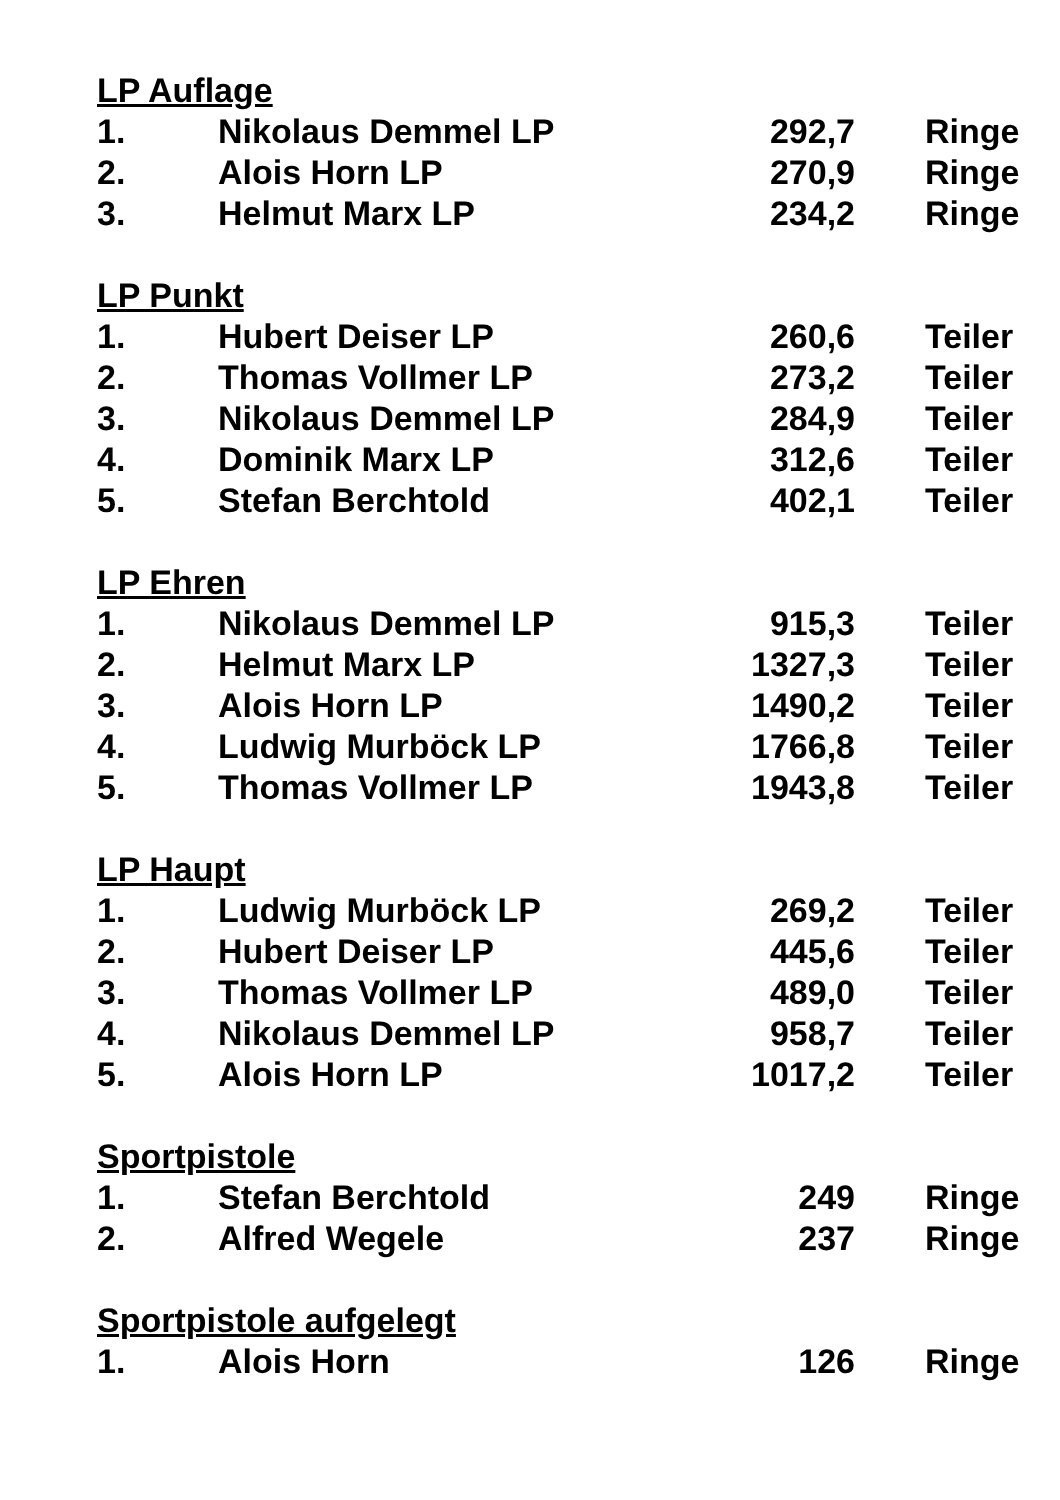LP Auflage
| 1. | Nikolaus Demmel LP | 292,7 | Ringe |
| 2. | Alois Horn LP | 270,9 | Ringe |
| 3. | Helmut Marx LP | 234,2 | Ringe |
LP Punkt
| 1. | Hubert Deiser LP | 260,6 | Teiler |
| 2. | Thomas Vollmer LP | 273,2 | Teiler |
| 3. | Nikolaus Demmel LP | 284,9 | Teiler |
| 4. | Dominik Marx LP | 312,6 | Teiler |
| 5. | Stefan Berchtold | 402,1 | Teiler |
LP Ehren
| 1. | Nikolaus Demmel LP | 915,3 | Teiler |
| 2. | Helmut Marx LP | 1327,3 | Teiler |
| 3. | Alois Horn LP | 1490,2 | Teiler |
| 4. | Ludwig Murböck LP | 1766,8 | Teiler |
| 5. | Thomas Vollmer LP | 1943,8 | Teiler |
LP Haupt
| 1. | Ludwig Murböck LP | 269,2 | Teiler |
| 2. | Hubert Deiser LP | 445,6 | Teiler |
| 3. | Thomas Vollmer LP | 489,0 | Teiler |
| 4. | Nikolaus Demmel LP | 958,7 | Teiler |
| 5. | Alois Horn LP | 1017,2 | Teiler |
Sportpistole
| 1. | Stefan Berchtold | 249 | Ringe |
| 2. | Alfred Wegele | 237 | Ringe |
Sportpistole aufgelegt
| 1. | Alois Horn | 126 | Ringe |